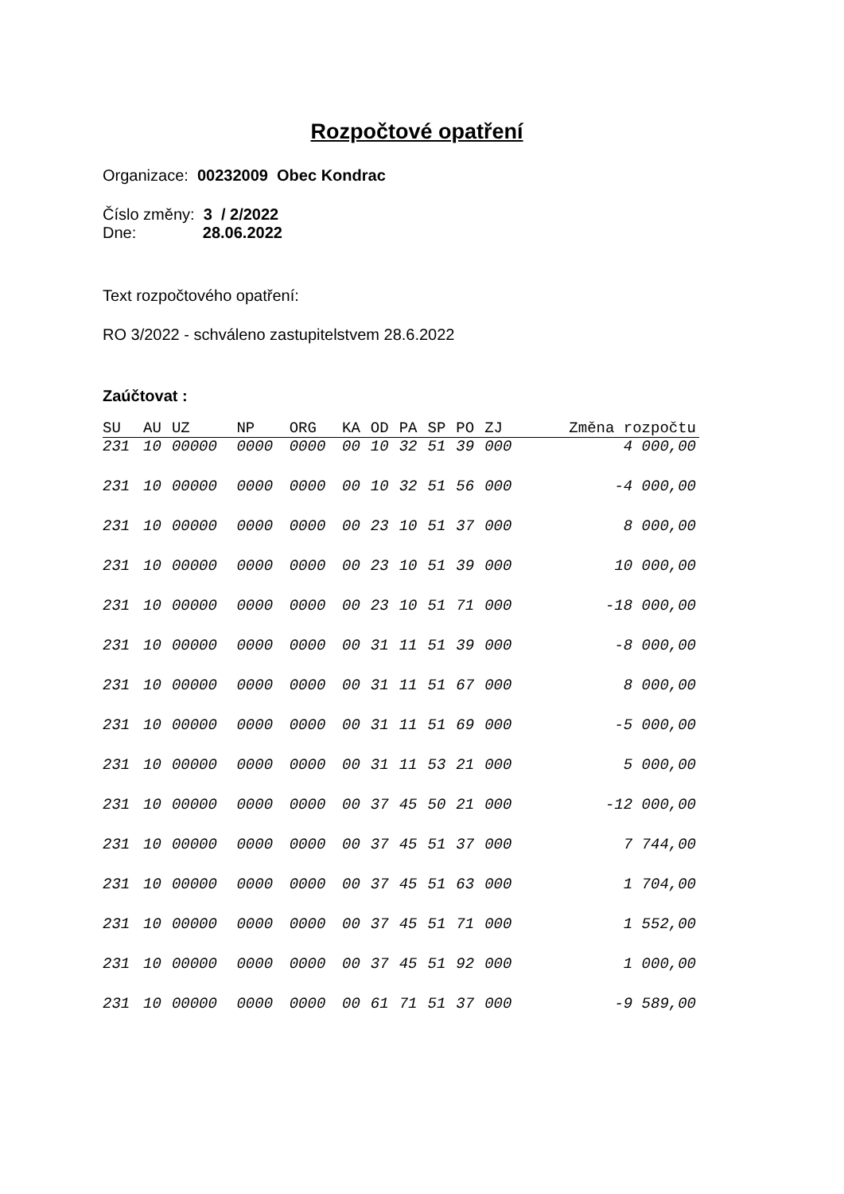Rozpočtové opatření
Organizace: 00232009 Obec Kondrac
Číslo změny: 3 / 2/2022
Dne: 28.06.2022
Text rozpočtového opatření:
RO 3/2022 - schváleno zastupitelstvem 28.6.2022
Zaúčtovat :
| SU | AU | UZ | NP | ORG | KA | OD | PA | SP | PO | ZJ | Změna rozpočtu |
| --- | --- | --- | --- | --- | --- | --- | --- | --- | --- | --- | --- |
| 231 | 10 | 00000 | 0000 | 0000 | 00 | 10 | 32 | 51 | 39 | 000 | 4 000,00 |
| 231 | 10 | 00000 | 0000 | 0000 | 00 | 10 | 32 | 51 | 56 | 000 | -4 000,00 |
| 231 | 10 | 00000 | 0000 | 0000 | 00 | 23 | 10 | 51 | 37 | 000 | 8 000,00 |
| 231 | 10 | 00000 | 0000 | 0000 | 00 | 23 | 10 | 51 | 39 | 000 | 10 000,00 |
| 231 | 10 | 00000 | 0000 | 0000 | 00 | 23 | 10 | 51 | 71 | 000 | -18 000,00 |
| 231 | 10 | 00000 | 0000 | 0000 | 00 | 31 | 11 | 51 | 39 | 000 | -8 000,00 |
| 231 | 10 | 00000 | 0000 | 0000 | 00 | 31 | 11 | 51 | 67 | 000 | 8 000,00 |
| 231 | 10 | 00000 | 0000 | 0000 | 00 | 31 | 11 | 51 | 69 | 000 | -5 000,00 |
| 231 | 10 | 00000 | 0000 | 0000 | 00 | 31 | 11 | 53 | 21 | 000 | 5 000,00 |
| 231 | 10 | 00000 | 0000 | 0000 | 00 | 37 | 45 | 50 | 21 | 000 | -12 000,00 |
| 231 | 10 | 00000 | 0000 | 0000 | 00 | 37 | 45 | 51 | 37 | 000 | 7 744,00 |
| 231 | 10 | 00000 | 0000 | 0000 | 00 | 37 | 45 | 51 | 63 | 000 | 1 704,00 |
| 231 | 10 | 00000 | 0000 | 0000 | 00 | 37 | 45 | 51 | 71 | 000 | 1 552,00 |
| 231 | 10 | 00000 | 0000 | 0000 | 00 | 37 | 45 | 51 | 92 | 000 | 1 000,00 |
| 231 | 10 | 00000 | 0000 | 0000 | 00 | 61 | 71 | 51 | 37 | 000 | -9 589,00 |